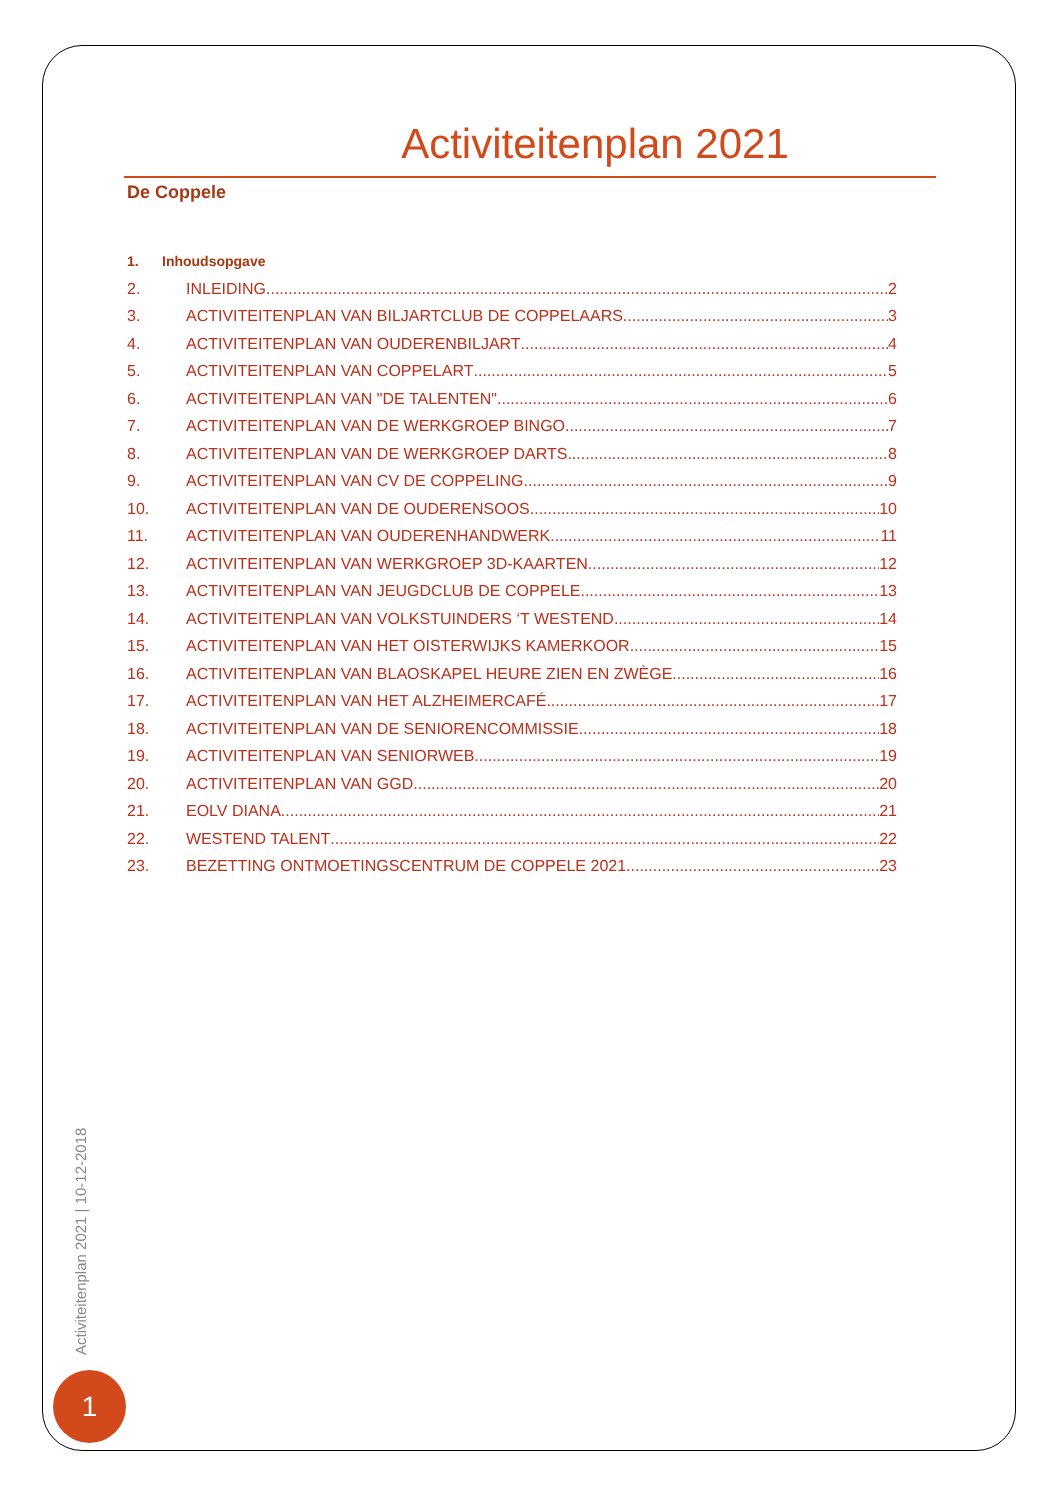Activiteitenplan 2021
De Coppele
1. Inhoudsopgave
2. INLEIDING 2
3. ACTIVITEITENPLAN VAN BILJARTCLUB DE COPPELAARS 3
4. ACTIVITEITENPLAN VAN OUDERENBILJART 4
5. ACTIVITEITENPLAN VAN COPPELART 5
6. ACTIVITEITENPLAN VAN "DE TALENTEN" 6
7. ACTIVITEITENPLAN VAN DE WERKGROEP BINGO 7
8. ACTIVITEITENPLAN VAN DE WERKGROEP DARTS 8
9. ACTIVITEITENPLAN VAN CV DE COPPELING 9
10. ACTIVITEITENPLAN VAN DE OUDERENSOOS 10
11. ACTIVITEITENPLAN VAN OUDERENHANDWERK 11
12. ACTIVITEITENPLAN VAN WERKGROEP 3D-KAARTEN 12
13. ACTIVITEITENPLAN VAN JEUGDCLUB DE COPPELE 13
14. ACTIVITEITENPLAN VAN VOLKSTUINDERS ‘T WESTEND 14
15. ACTIVITEITENPLAN VAN HET OISTERWIJKS KAMERKOOR 15
16. ACTIVITEITENPLAN VAN BLAOSKAPEL HEURE ZIEN EN ZWÈGE 16
17. ACTIVITEITENPLAN VAN HET ALZHEIMERCAFÉ 17
18. ACTIVITEITENPLAN VAN DE SENIORENCOMMISSIE 18
19. ACTIVITEITENPLAN VAN SENIORWEB 19
20. ACTIVITEITENPLAN VAN GGD 20
21. EOLV DIANA 21
22. WESTEND TALENT 22
23. BEZETTING ONTMOETINGSCENTRUM DE COPPELE 2021 23
Activiteitenplan 2021 | 10-12-2018
1